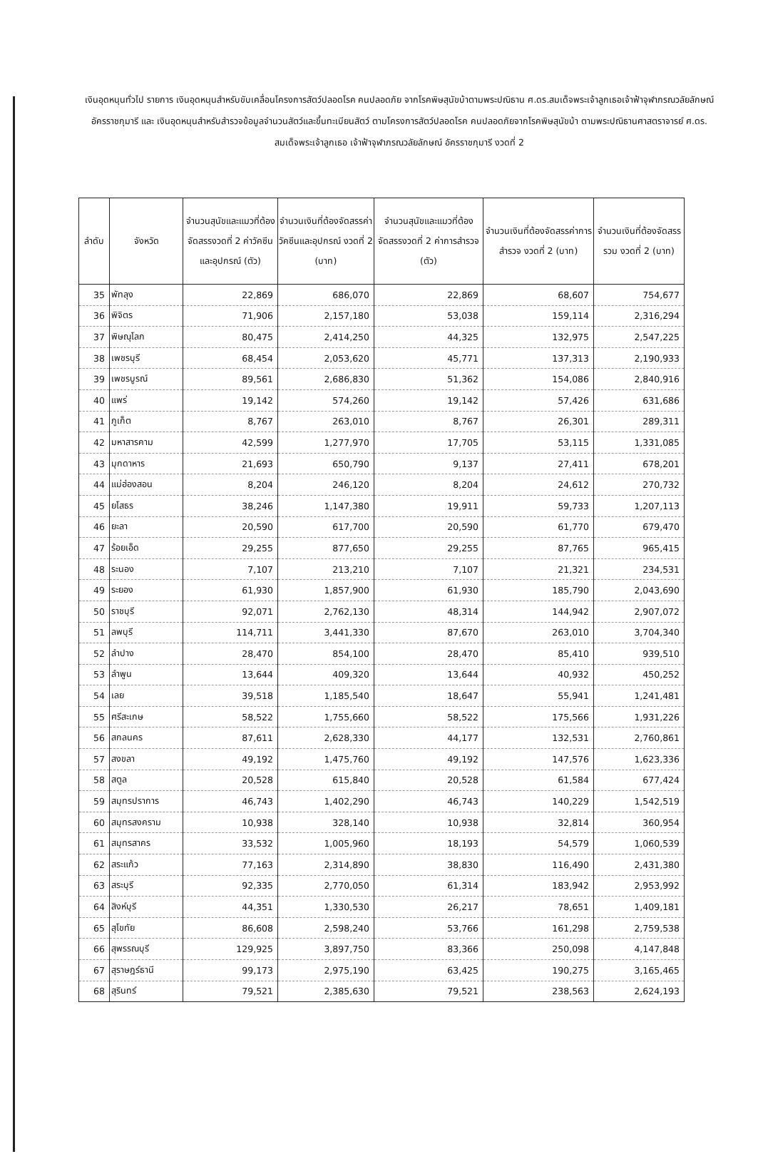เงินอุดหนุนทั่วไป รายการ เงินอุดหนุนสำหรับขับเคลื่อนโครงการสัตว์ปลอดโรค คนปลอดภัย จากโรคพิษสุนัขบ้าตามพระปณิธาน ศ.ดร.สมเด็จพระเจ้าลูกเธอเจ้าฟ้าจุฬาภรณวลัยลักษณ์ อัครราชกุมารี และ เงินอุดหนุนสำหรับสำรวจข้อมูลจำนวนสัตว์และขึ้นทะเบียนสัตว์ ตามโครงการสัตว์ปลอดโรค คนปลอดภัยจากโรคพิษสุนัขบ้า ตามพระปณิธานศาสตราจารย์ ศ.ดร. สมเด็จพระเจ้าลูกเธอ เจ้าฟ้าจุฬาภรณวลัยลักษณ์ อัครราชกุมารี งวดที่ 2
| ลำดับ | จังหวัด | จำนวนสุนัขและแมวที่ต้องจัดสรรงวดที่ 2 ค่าวัคซีนและอุปกรณ์ (ตัว) | จำนวนเงินที่ต้องจัดสรรค่าวัคซีนและอุปกรณ์ งวดที่ 2 (บาท) | จำนวนสุนัขและแมวที่ต้องจัดสรรงวดที่ 2 ค่าการสำรวจ (ตัว) | จำนวนเงินที่ต้องจัดสรรค่าการสำรวจ งวดที่ 2 (บาท) | จำนวนเงินที่ต้องจัดสรรรวม งวดที่ 2 (บาท) |
| --- | --- | --- | --- | --- | --- | --- |
| 35 | พัทลุง | 22,869 | 686,070 | 22,869 | 68,607 | 754,677 |
| 36 | พิจิตร | 71,906 | 2,157,180 | 53,038 | 159,114 | 2,316,294 |
| 37 | พิษณุโลก | 80,475 | 2,414,250 | 44,325 | 132,975 | 2,547,225 |
| 38 | เพชรบุรี | 68,454 | 2,053,620 | 45,771 | 137,313 | 2,190,933 |
| 39 | เพชรบูรณ์ | 89,561 | 2,686,830 | 51,362 | 154,086 | 2,840,916 |
| 40 | แพร่ | 19,142 | 574,260 | 19,142 | 57,426 | 631,686 |
| 41 | ภูเก็ต | 8,767 | 263,010 | 8,767 | 26,301 | 289,311 |
| 42 | มหาสารคาม | 42,599 | 1,277,970 | 17,705 | 53,115 | 1,331,085 |
| 43 | มุกดาหาร | 21,693 | 650,790 | 9,137 | 27,411 | 678,201 |
| 44 | แม่ฮ่องสอน | 8,204 | 246,120 | 8,204 | 24,612 | 270,732 |
| 45 | ยโสธร | 38,246 | 1,147,380 | 19,911 | 59,733 | 1,207,113 |
| 46 | ยะลา | 20,590 | 617,700 | 20,590 | 61,770 | 679,470 |
| 47 | ร้อยเอ็ด | 29,255 | 877,650 | 29,255 | 87,765 | 965,415 |
| 48 | ระนอง | 7,107 | 213,210 | 7,107 | 21,321 | 234,531 |
| 49 | ระยอง | 61,930 | 1,857,900 | 61,930 | 185,790 | 2,043,690 |
| 50 | ราชบุรี | 92,071 | 2,762,130 | 48,314 | 144,942 | 2,907,072 |
| 51 | ลพบุรี | 114,711 | 3,441,330 | 87,670 | 263,010 | 3,704,340 |
| 52 | ลำปาง | 28,470 | 854,100 | 28,470 | 85,410 | 939,510 |
| 53 | ลำพูน | 13,644 | 409,320 | 13,644 | 40,932 | 450,252 |
| 54 | เลย | 39,518 | 1,185,540 | 18,647 | 55,941 | 1,241,481 |
| 55 | ศรีสะเกษ | 58,522 | 1,755,660 | 58,522 | 175,566 | 1,931,226 |
| 56 | สกลนคร | 87,611 | 2,628,330 | 44,177 | 132,531 | 2,760,861 |
| 57 | สงขลา | 49,192 | 1,475,760 | 49,192 | 147,576 | 1,623,336 |
| 58 | สตูล | 20,528 | 615,840 | 20,528 | 61,584 | 677,424 |
| 59 | สมุทรปราการ | 46,743 | 1,402,290 | 46,743 | 140,229 | 1,542,519 |
| 60 | สมุทรสงคราม | 10,938 | 328,140 | 10,938 | 32,814 | 360,954 |
| 61 | สมุทรสาคร | 33,532 | 1,005,960 | 18,193 | 54,579 | 1,060,539 |
| 62 | สระแก้ว | 77,163 | 2,314,890 | 38,830 | 116,490 | 2,431,380 |
| 63 | สระบุรี | 92,335 | 2,770,050 | 61,314 | 183,942 | 2,953,992 |
| 64 | สิงห์บุรี | 44,351 | 1,330,530 | 26,217 | 78,651 | 1,409,181 |
| 65 | สุโขทัย | 86,608 | 2,598,240 | 53,766 | 161,298 | 2,759,538 |
| 66 | สุพรรณบุรี | 129,925 | 3,897,750 | 83,366 | 250,098 | 4,147,848 |
| 67 | สุราษฎร์ธานี | 99,173 | 2,975,190 | 63,425 | 190,275 | 3,165,465 |
| 68 | สุรินทร์ | 79,521 | 2,385,630 | 79,521 | 238,563 | 2,624,193 |